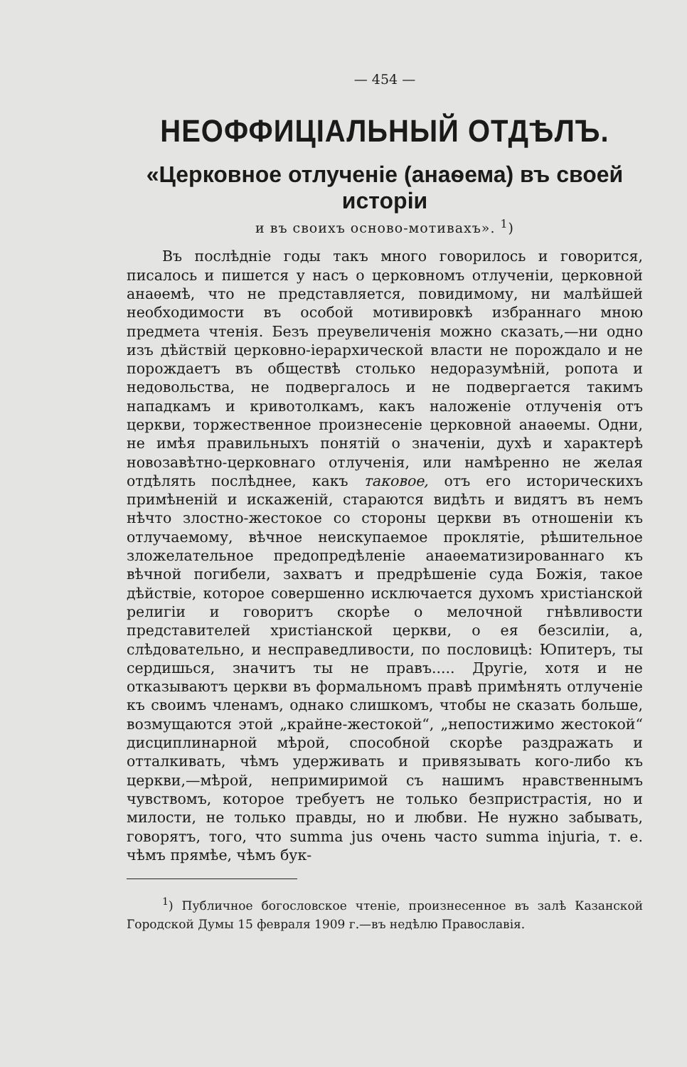— 454 —
НЕОФФИЦІАЛЬНЫЙ ОТДѢЛЪ.
«Церковное отлученіе (анаѳема) въ своей исторіи
и въ своихъ осново-мотивахъ». <sup>1</sup>)
Въ послѣдніе годы такъ много говорилось и говорится, писалось и пишется у насъ о церковномъ отлученіи, церковной анаѳемѣ, что не представляется, повидимому, ни малѣйшей необходимости въ особой мотивировкѣ избраннаго мною предмета чтенія. Безъ преувеличенія можно сказать,—ни одно изъ дѣйствій церковно-іерархической власти не порождало и не порождаетъ въ обществѣ столько недоразумѣній, ропота и недовольства, не подвергалось и не подвергается такимъ нападкамъ и кривотолкамъ, какъ наложеніе отлученія отъ церкви, торжественное произнесеніе церковной анаѳемы. Одни, не имѣя правильныхъ понятій о значеніи, духѣ и характерѣ новозавѣтно-церковнаго отлученія, или намѣренно не желая отдѣлять послѣднее, какъ таковое, отъ его историческихъ примѣненій и искаженій, стараются видѣть и видятъ въ немъ нѣчто злостно-жестокое со стороны церкви въ отношеніи къ отлучаемому, вѣчное неискупаемое проклятіе, рѣшительное зложелательное предопредѣленіе анаѳематизированнаго къ вѣчной погибели, захватъ и предрѣшеніе суда Божія, такое дѣйствіе, которое совершенно исключается духомъ христіанской религіи и говоритъ скорѣе о мелочной гнѣвливости представителей христіанской церкви, о ея безсиліи, а, слѣдовательно, и несправедливости, по пословицѣ: Юпитеръ, ты сердишься, значитъ ты не правъ..... Другіе, хотя и не отказываютъ церкви въ формальномъ правѣ примѣнять отлученіе къ своимъ членамъ, однако слишкомъ, чтобы не сказать больше, возмущаются этой „крайне-жестокой“, „непостижимо жестокой“ дисциплинарной мѣрой, способной скорѣе раздражать и отталкивать, чѣмъ удерживать и привязывать кого-либо къ церкви,—мѣрой, непримиримой съ нашимъ нравственнымъ чувствомъ, которое требуетъ не только безпристрастія, но и милости, не только правды, но и любви. Не нужно забывать, говорятъ, того, что summa jus очень часто summa injuria, т. е. чѣмъ прямѣе, чѣмъ бук-
<sup>1</sup>) Публичное богословское чтеніе, произнесенное въ залѣ Казанской Городской Думы 15 февраля 1909 г.—въ недѣлю Православія.